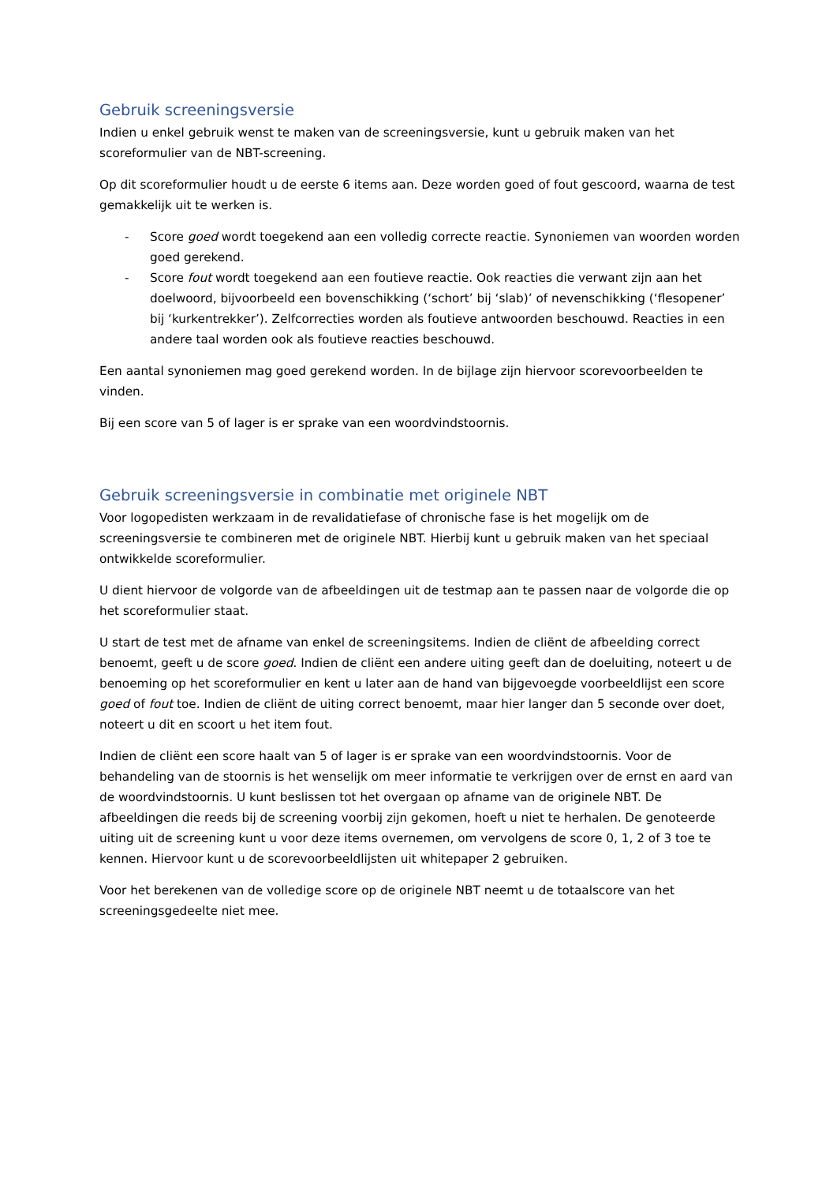Gebruik screeningsversie
Indien u enkel gebruik wenst te maken van de screeningsversie, kunt u gebruik maken van het scoreformulier van de NBT-screening.
Op dit scoreformulier houdt u de eerste 6 items aan. Deze worden goed of fout gescoord, waarna de test gemakkelijk uit te werken is.
- Score goed wordt toegekend aan een volledig correcte reactie. Synoniemen van woorden worden goed gerekend.
- Score fout wordt toegekend aan een foutieve reactie. Ook reacties die verwant zijn aan het doelwoord, bijvoorbeeld een bovenschikking (‘schort’ bij ‘slab)’ of nevenschikking (‘flesopener’ bij ‘kurkentrekker’). Zelfcorrecties worden als foutieve antwoorden beschouwd. Reacties in een andere taal worden ook als foutieve reacties beschouwd.
Een aantal synoniemen mag goed gerekend worden. In de bijlage zijn hiervoor scorevoorbeelden te vinden.
Bij een score van 5 of lager is er sprake van een woordvindstoornis.
Gebruik screeningsversie in combinatie met originele NBT
Voor logopedisten werkzaam in de revalidatiefase of chronische fase is het mogelijk om de screeningsversie te combineren met de originele NBT. Hierbij kunt u gebruik maken van het speciaal ontwikkelde scoreformulier.
U dient hiervoor de volgorde van de afbeeldingen uit de testmap aan te passen naar de volgorde die op het scoreformulier staat.
U start de test met de afname van enkel de screeningsitems. Indien de cliënt de afbeelding correct benoemt, geeft u de score goed. Indien de cliënt een andere uiting geeft dan de doeluiting, noteert u de benoeming op het scoreformulier en kent u later aan de hand van bijgevoegde voorbeeldlijst een score goed of fout toe. Indien de cliënt de uiting correct benoemt, maar hier langer dan 5 seconde over doet, noteert u dit en scoort u het item fout.
Indien de cliënt een score haalt van 5 of lager is er sprake van een woordvindstoornis. Voor de behandeling van de stoornis is het wenselijk om meer informatie te verkrijgen over de ernst en aard van de woordvindstoornis. U kunt beslissen tot het overgaan op afname van de originele NBT. De afbeeldingen die reeds bij de screening voorbij zijn gekomen, hoeft u niet te herhalen. De genoteerde uiting uit de screening kunt u voor deze items overnemen, om vervolgens de score 0, 1, 2 of 3 toe te kennen. Hiervoor kunt u de scorevoorbeeldlijsten uit whitepaper 2 gebruiken.
Voor het berekenen van de volledige score op de originele NBT neemt u de totaalscore van het screeningsgedeelte niet mee.